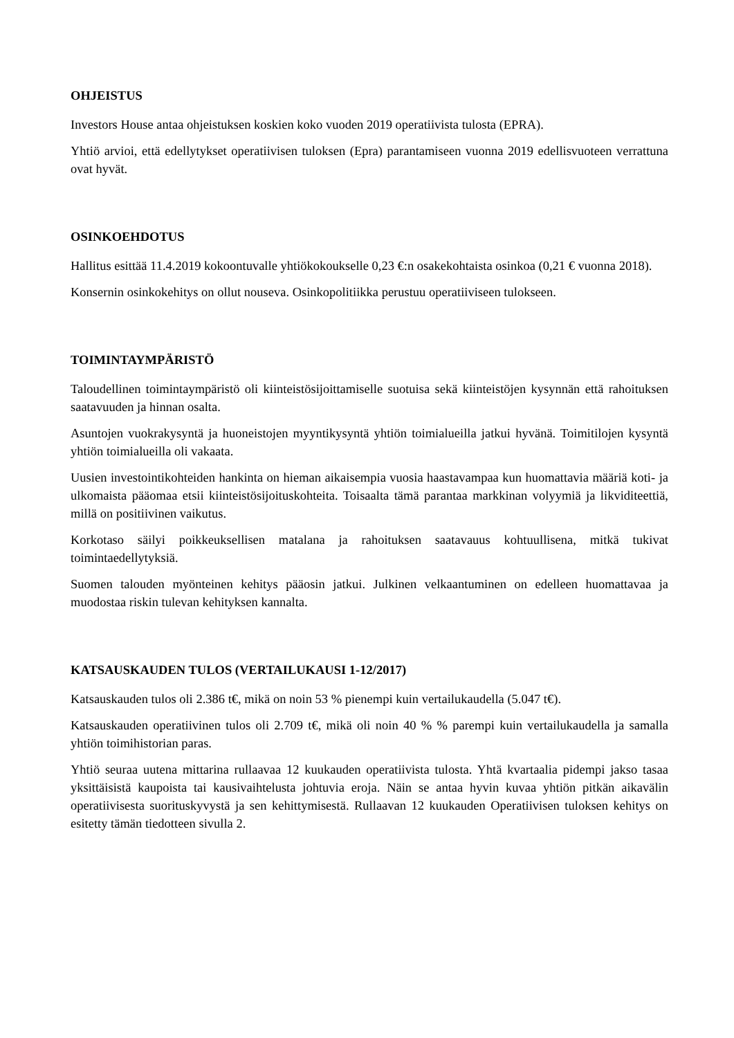OHJEISTUS
Investors House antaa ohjeistuksen koskien koko vuoden 2019 operatiivista tulosta (EPRA).
Yhtiö arvioi, että edellytykset operatiivisen tuloksen (Epra) parantamiseen vuonna 2019 edellisvuoteen verrattuna ovat hyvät.
OSINKOEHDOTUS
Hallitus esittää 11.4.2019 kokoontuvalle yhtiökokoukselle 0,23 €:n osakekohtaista osinkoa (0,21 € vuonna 2018).
Konsernin osinkokehitys on ollut nouseva. Osinkopolitiikka perustuu operatiiviseen tulokseen.
TOIMINTAYMPÄRISTÖ
Taloudellinen toimintaympäristö oli kiinteistösijoittamiselle suotuisa sekä kiinteistöjen kysynnän että rahoituksen saatavuuden ja hinnan osalta.
Asuntojen vuokrakysyntä ja huoneistojen myyntikysyntä yhtiön toimialueilla jatkui hyvänä. Toimitilojen kysyntä yhtiön toimialueilla oli vakaata.
Uusien investointikohteiden hankinta on hieman aikaisempia vuosia haastavampaa kun huomattavia määriä koti- ja ulkomaista pääomaa etsii kiinteistösijoituskohteita. Toisaalta tämä parantaa markkinan volyymiä ja likviditeettiä, millä on positiivinen vaikutus.
Korkotaso säilyi poikkeuksellisen matalana ja rahoituksen saatavauus kohtuullisena, mitkä tukivat toimintaedellytyksiä.
Suomen talouden myönteinen kehitys pääosin jatkui. Julkinen velkaantuminen on edelleen huomattavaa ja muodostaa riskin tulevan kehityksen kannalta.
KATSAUSKAUDEN TULOS (VERTAILUKAUSI 1-12/2017)
Katsauskauden tulos oli 2.386 t€, mikä on noin 53 % pienempi kuin vertailukaudella (5.047 t€).
Katsauskauden operatiivinen tulos oli 2.709 t€, mikä oli noin 40 % % parempi kuin vertailukaudella ja samalla yhtiön toimihistorian paras.
Yhtiö seuraa uutena mittarina rullaavaa 12 kuukauden operatiivista tulosta. Yhtä kvartaalia pidempi jakso tasaa yksittäisistä kaupoista tai kausivaihtelusta johtuvia eroja. Näin se antaa hyvin kuvaa yhtiön pitkän aikavälin operatiivisesta suorituskyvystä ja sen kehittymisestä. Rullaavan 12 kuukauden Operatiivisen tuloksen kehitys on esitetty tämän tiedotteen sivulla 2.